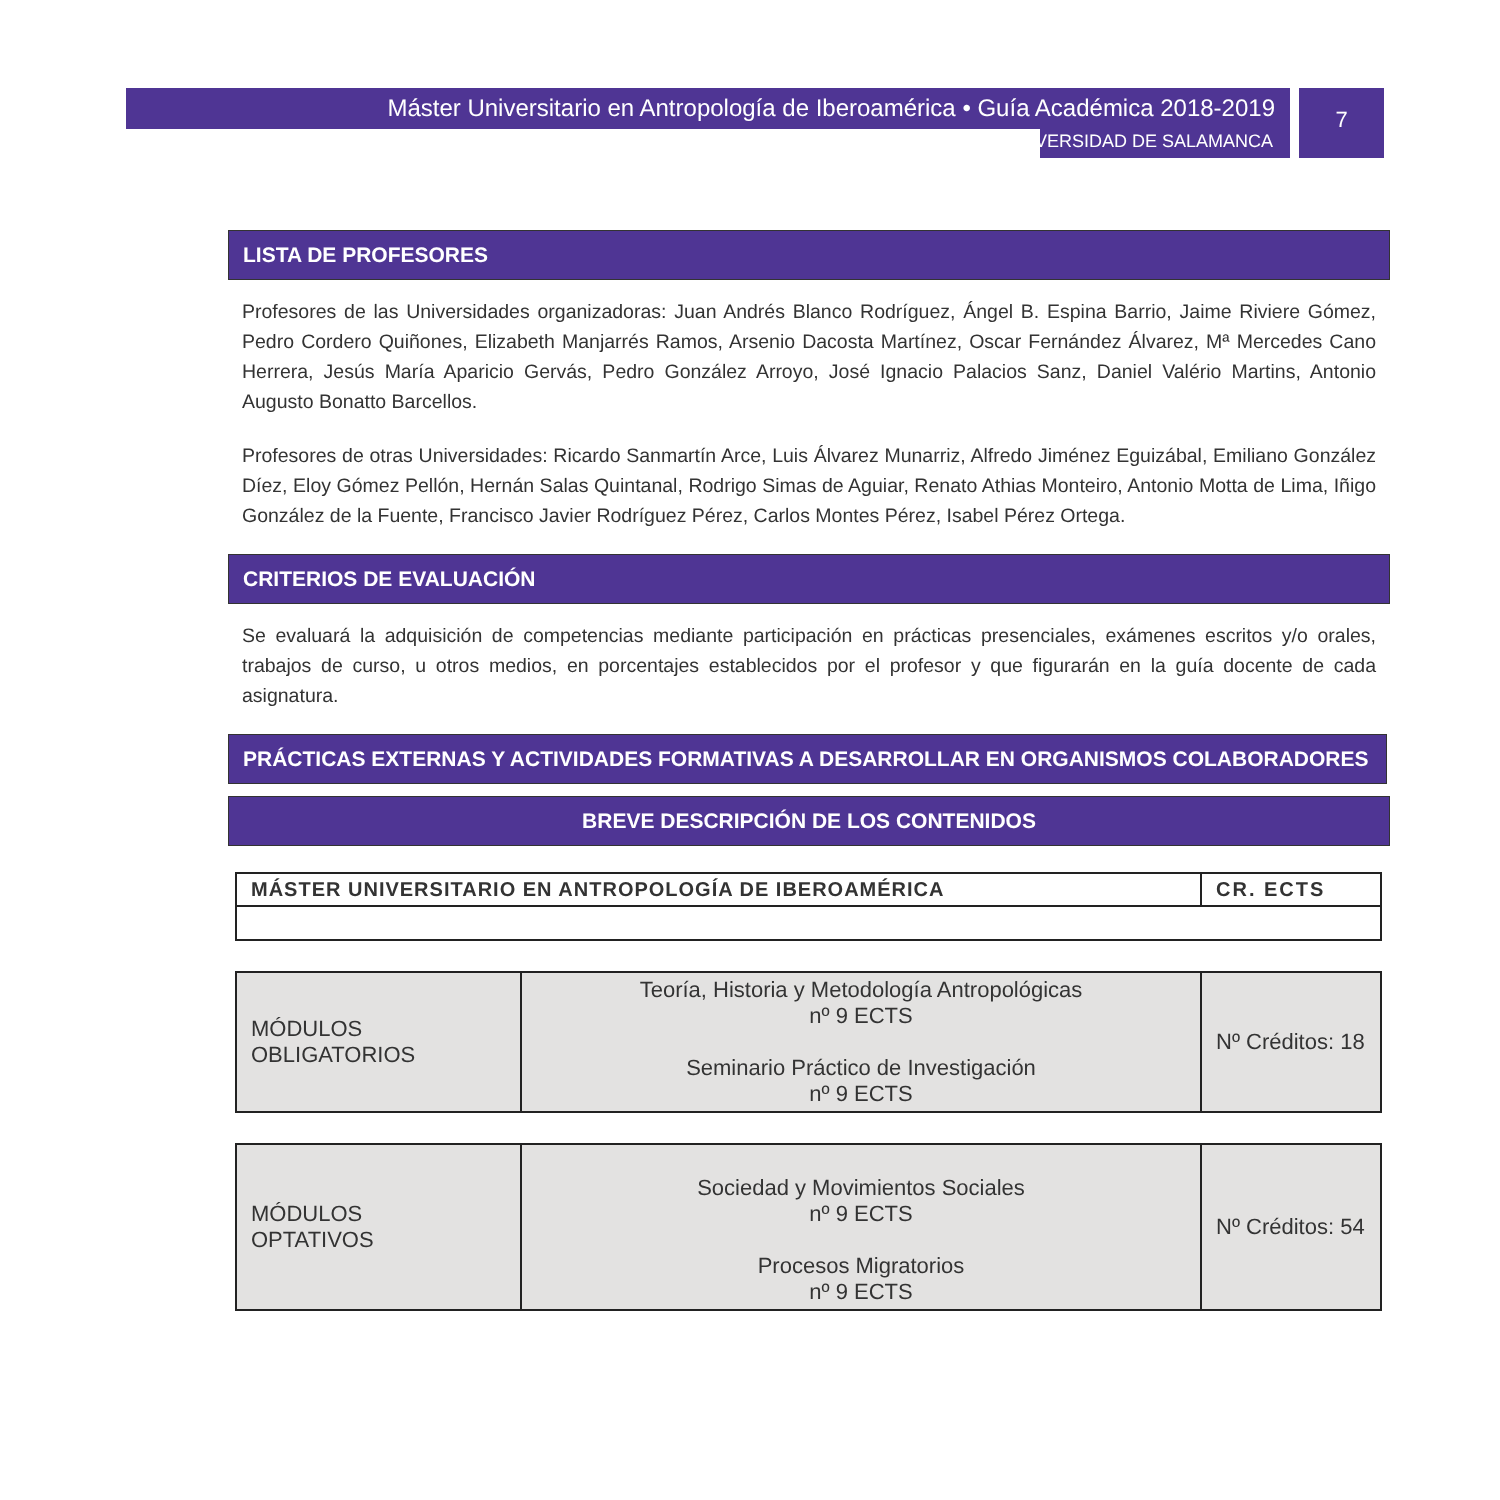7
Máster Universitario en Antropología de Iberoamérica • Guía Académica 2018-2019
UNIVERSIDAD DE SALAMANCA
LISTA DE PROFESORES
Profesores de las Universidades organizadoras: Juan Andrés Blanco Rodríguez, Ángel B. Espina Barrio, Jaime Riviere Gómez, Pedro Cordero Quiñones, Elizabeth Manjarrés Ramos, Arsenio Dacosta Martínez, Oscar Fernández Álvarez, Mª Mercedes Cano Herrera, Jesús María Aparicio Gervás, Pedro González Arroyo, José Ignacio Palacios Sanz, Daniel Valério Martins, Antonio Augusto Bonatto Barcellos.
Profesores de otras Universidades: Ricardo Sanmartín Arce, Luis Álvarez Munarriz, Alfredo Jiménez Eguizábal, Emiliano González Díez, Eloy Gómez Pellón, Hernán Salas Quintanal, Rodrigo Simas de Aguiar, Renato Athias Monteiro, Antonio Motta de Lima, Iñigo González de la Fuente, Francisco Javier Rodríguez Pérez, Carlos Montes Pérez, Isabel Pérez Ortega.
CRITERIOS DE EVALUACIÓN
Se evaluará la adquisición de competencias mediante participación en prácticas presenciales, exámenes escritos y/o orales, trabajos de curso, u otros medios, en porcentajes establecidos por el profesor y que figurarán en la guía docente de cada asignatura.
PRÁCTICAS EXTERNAS Y ACTIVIDADES FORMATIVAS A DESARROLLAR EN ORGANISMOS COLABORADORES
BREVE DESCRIPCIÓN DE LOS CONTENIDOS
| MÁSTER UNIVERSITARIO EN ANTROPOLOGÍA DE IBEROAMÉRICA | CR. ECTS |
| --- | --- |
| MÓDULOS OBLIGATORIOS | Teoría, Historia y Metodología Antropológicas nº 9 ECTS Seminario Práctico de Investigación nº 9 ECTS | Nº Créditos: 18 |
| MÓDULOS OPTATIVOS | Sociedad y Movimientos Sociales nº 9 ECTS Procesos Migratorios nº 9 ECTS | Nº Créditos: 54 |